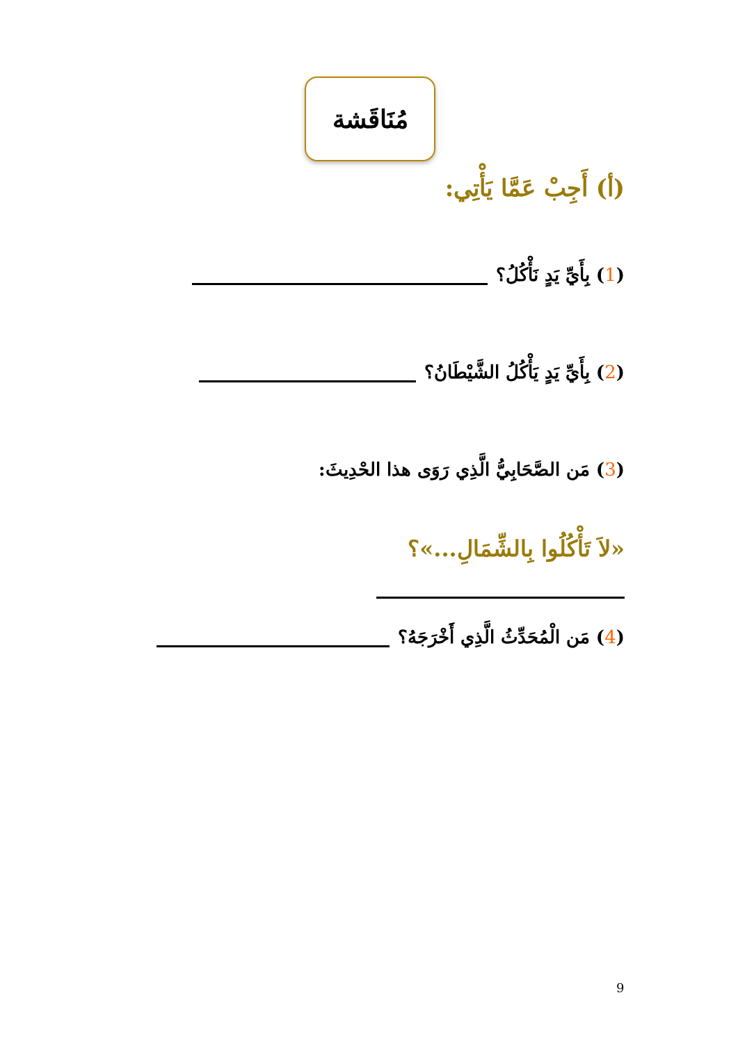مُنَاقَشة
(أ) أَجِبْ عَمَّا يَأْتِي:
(1) بِأَيِّ يَدٍ نَأْكُلُ؟
(2) بِأَيِّ يَدٍ يَأْكُلُ الشَّيْطَانُ؟
(3) مَن الصَّحَابِيُّ الَّذِي رَوَى هذا الحْدِيثَ:
«لاَ تَأْكُلُوا بِالشِّمَالِ...»؟
(4) مَن الْمُحَدِّثُ الَّذِي أَخْرَجَهُ؟
9